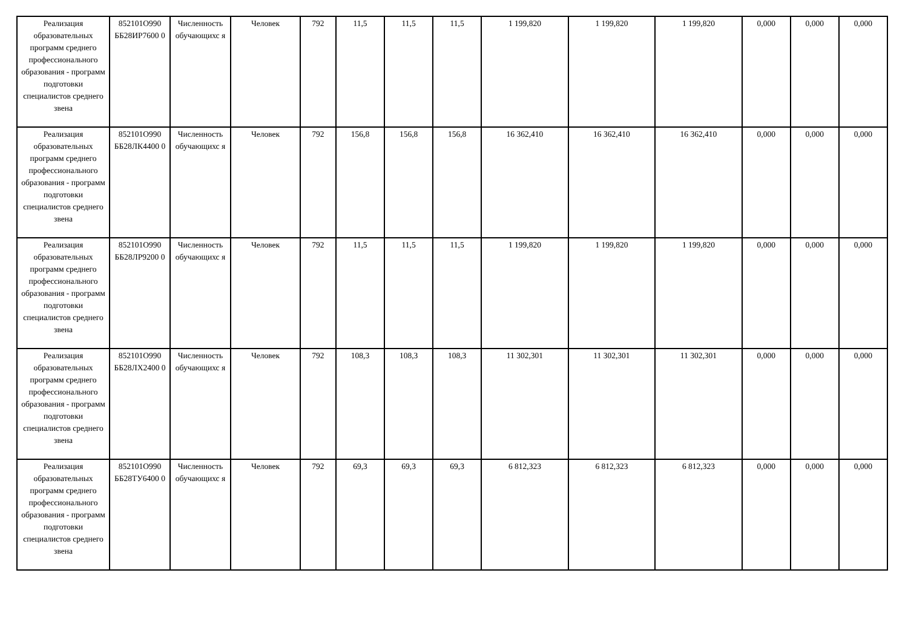| Реализация образовательных программ среднего профессионального образования - программ подготовки специалистов среднего звена | 852101О990 ББ28ИР7600 0 | Численность обучающихс я | Человек | 792 | 11,5 | 11,5 | 11,5 | 1 199,820 | 1 199,820 | 1 199,820 | 0,000 | 0,000 | 0,000 |
| Реализация образовательных программ среднего профессионального образования - программ подготовки специалистов среднего звена | 852101О990 ББ28ЛК4400 0 | Численность обучающихс я | Человек | 792 | 156,8 | 156,8 | 156,8 | 16 362,410 | 16 362,410 | 16 362,410 | 0,000 | 0,000 | 0,000 |
| Реализация образовательных программ среднего профессионального образования - программ подготовки специалистов среднего звена | 852101О990 ББ28ЛР9200 0 | Численность обучающихс я | Человек | 792 | 11,5 | 11,5 | 11,5 | 1 199,820 | 1 199,820 | 1 199,820 | 0,000 | 0,000 | 0,000 |
| Реализация образовательных программ среднего профессионального образования - программ подготовки специалистов среднего звена | 852101О990 ББ28ЛХ2400 0 | Численность обучающихс я | Человек | 792 | 108,3 | 108,3 | 108,3 | 11 302,301 | 11 302,301 | 11 302,301 | 0,000 | 0,000 | 0,000 |
| Реализация образовательных программ среднего профессионального образования - программ подготовки специалистов среднего звена | 852101О990 ББ28ТУ6400 0 | Численность обучающихс я | Человек | 792 | 69,3 | 69,3 | 69,3 | 6 812,323 | 6 812,323 | 6 812,323 | 0,000 | 0,000 | 0,000 |